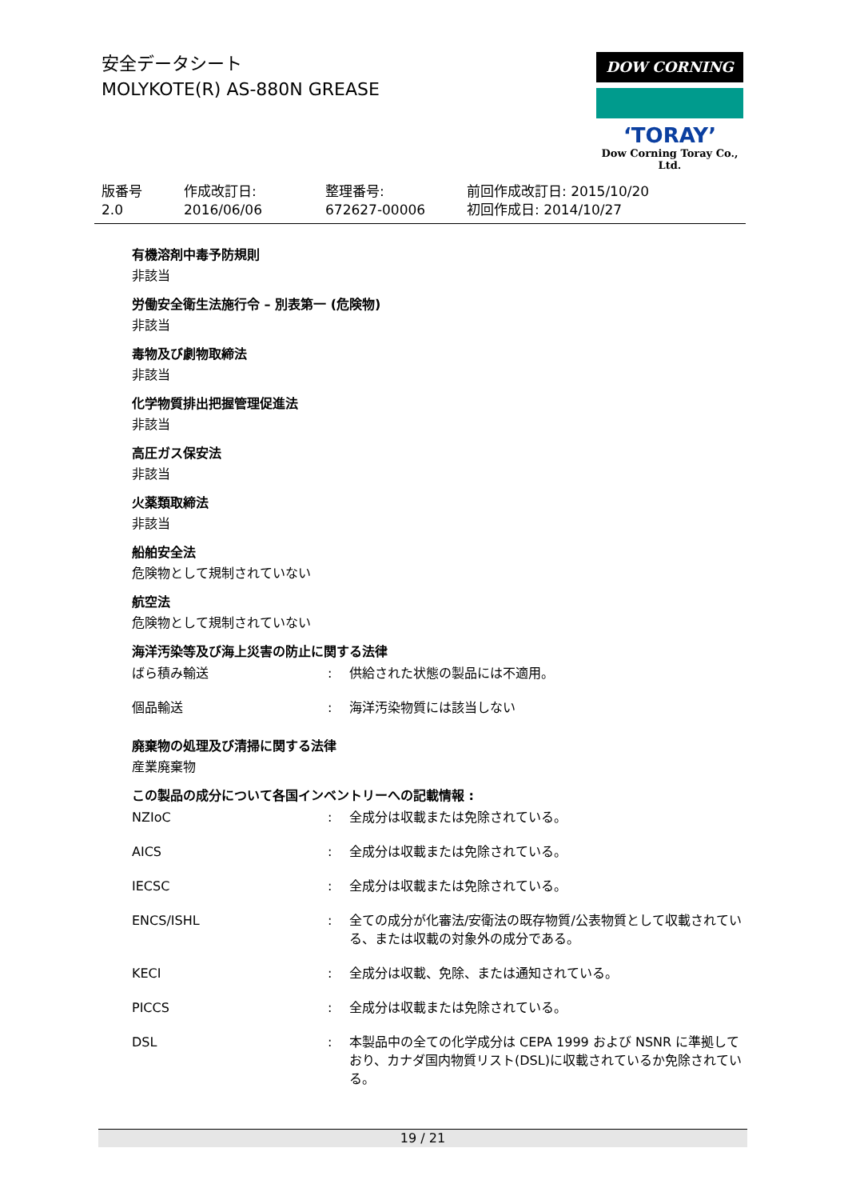安全データシート
MOLYKOTE(R) AS-880N GREASE
DOW CORNING
‘TORAY’
Dow Corning Toray Co., Ltd.
版番号
2.0
作成改訂日:
2016/06/06
整理番号:
672627-00006
前回作成改訂日: 2015/10/20
初回作成日: 2014/10/27
有機溶剤中毒予防規則
非該当
労働安全衛生法施行令 – 別表第一 (危険物)
非該当
毒物及び劇物取締法
非該当
化学物質排出把握管理促進法
非該当
高圧ガス保安法
非該当
火薬類取締法
非該当
船舶安全法
危険物として規制されていない
航空法
危険物として規制されていない
海洋汚染等及び海上災害の防止に関する法律
| ばら積み輸送 | : | 供給された状態の製品には不適用。 |
| 個品輸送 | : | 海洋汚染物質には該当しない |
廃棄物の処理及び清掃に関する法律
産業廃棄物
この製品の成分について各国インベントリーへの記載情報 :
| NZIoC | : | 全成分は収載または免除されている。 |
| AICS | : | 全成分は収載または免除されている。 |
| IECSC | : | 全成分は収載または免除されている。 |
| ENCS/ISHL | : | 全ての成分が化審法/安衛法の既存物質/公表物質として収載されている、または収載の対象外の成分である。 |
| KECI | : | 全成分は収載、免除、または通知されている。 |
| PICCS | : | 全成分は収載または免除されている。 |
| DSL | : | 本製品中の全ての化学成分は CEPA 1999 および NSNR に準拠しており、カナダ国内物質リスト(DSL)に収載されているか免除されている。 |
19 / 21